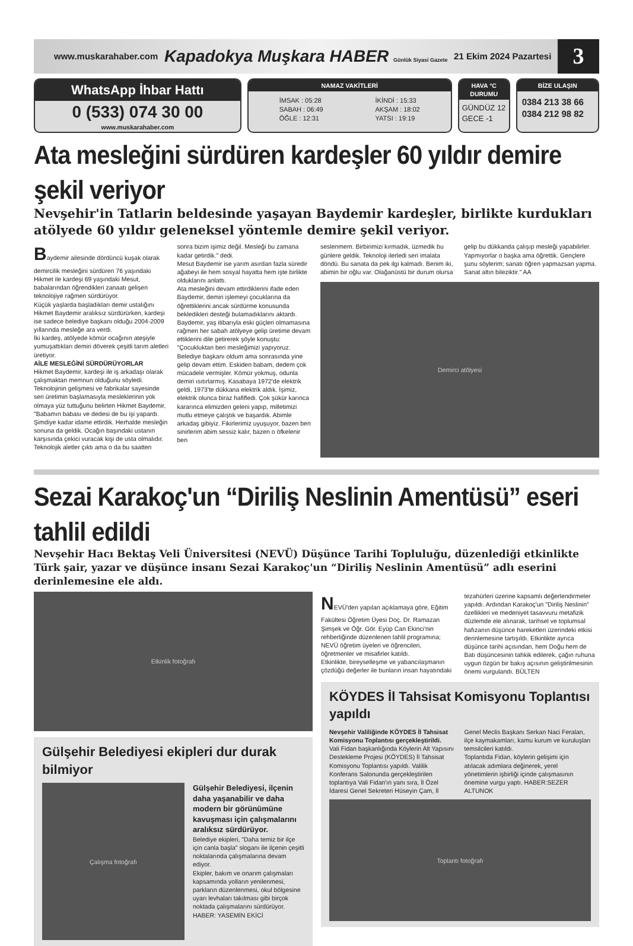www.muskarahaber.com Kapadokya Muşkara HABER Günlük Siyasi Gazete 21 Ekim 2024 Pazartesi 3
WhatsApp İhbar Hattı
0 (533) 074 30 00
www.muskarahaber.com
NAMAZ VAKİTLERİ
İMSAK : 05:28
SABAH : 06:49
ÖĞLE : 12:31
İKİNDİ : 15:33
AKŞAM : 18:02
YATSI : 19:19
HAVA °C DURUMU
GÜNDÜZ 12
GECE -1
BİZE ULAŞIN
0384 213 38 66
0384 212 98 82
Ata mesleğini sürdüren kardeşler 60 yıldır demire şekil veriyor
Nevşehir'in Tatlarin beldesinde yaşayan Baydemir kardeşler, birlikte kurdukları atölyede 60 yıldır geleneksel yöntemle demire şekil veriyor.
Baydemir ailesinde dördüncü kuşak olarak demircilik mesleğini sürdüren 76 yaşındaki Hikmet ile kardeşi 69 yaşındaki Mesut, babalarından öğrendikleri zanaatı gelişen teknolojiye rağmen sürdürüyor.
Küçük yaşlarda başladıkları demir ustalığını Hikmet Baydemir aralıksız sürdürürken, kardeşi ise sadece belediye başkanı olduğu 2004-2009 yıllarında mesleğe ara verdi.
İki kardeş, atölyede kömür ocağının ateşiyle yumuşattıkları demiri döverek çeşitli tarım aletleri üretiyor.
AİLE MESLEĞİNİ SÜRDÜRÜYORLAR
Hikmet Baydemir, kardeşi ile iş arkadaşı olarak çalışmaktan memnun olduğunu söyledi.
Teknolojinin gelişmesi ve fabrikalar sayesinde seri üretimin başlamasıyla mesleklerinin yok olmaya yüz tuttuğunu belirten Hikmet Baydemir, "Babamın babası ve dedesi de bu işi yapardı. Şimdiye kadar idame ettirdik. Herhalde mesleğin sonuna da geldik. Ocağın başındaki ustanın karşısında çekici vuracak kişi de usta olmalıdır. Teknolojik aletler çıktı ama o da bu saatten sonra bizim işimiz değil. Mesleği bu zamana kadar getirdik." dedi.
Mesut Baydemir ise yarım asırdan fazla süredir ağabeyi ile hem sosyal hayatta hem işte birlikte olduklarını anlattı.
Ata mesleğini devam ettirdiklerini ifade eden Baydemir, demiri işlemeyi çocuklarına da öğrettiklerini ancak sürdürme konusunda bekledikleri desteği bulamadıklarını aktardı.
Baydemir, yaş itibarıyla eski güçleri olmamasına rağmen her sabah atölyeye gelip üretime devam ettiklerini dile getirerek şöyle konuştu:
"Çocukluktan beri mesleğimizi yapıyoruz. Belediye başkanı oldum ama sonrasında yine gelip devam ettim. Eskiden babam, dedem çok mücadele vermişler. Kömür yokmuş, odunla demiri ısıtırlarmış. Kasabaya 1972'de elektrik geldi, 1973'te dükkana elektrik aldık. İşimiz, elektrik olunca biraz hafifledi. Çok şükür karınca kararınca elimizden geleni yapıp, milletimizi mutlu etmeye çalıştık ve başardık. Abimle arkadaş gibiyiz. Fikirlerimiz uyuşuyor, bazen ben sinirlerim abim sessiz kalır, bazen o öfkelenir ben
seslenmem. Birbirimizi kırmadık, üzmedik bu günlere geldik. Teknoloji ilerledi seri imalata döndü. Bu sanata da pek ilgi kalmadı. Benim iki, abimin bir oğlu var. Olağanüstü bir durum olursa gelip bu dükkanda çalışıp mesleği yapabilirler. Yapmıyorlar o başka ama öğrettik. Gençlere şunu söylerim; sanatı öğren yapmazsan yapma. Sanat altın bileziktir." AA
Demirci atölyesi
Sezai Karakoç'un “Diriliş Neslinin Amentüsü” eseri tahlil edildi
Nevşehir Hacı Bektaş Veli Üniversitesi (NEVÜ) Düşünce Tarihi Topluluğu, düzenlediği etkinlikte Türk şair, yazar ve düşünce insanı Sezai Karakoç'un “Diriliş Neslinin Amentüsü” adlı eserini derinlemesine ele aldı.
Etkinlik fotoğrafı
Gülşehir Belediyesi ekipleri dur durak bilmiyor
Çalışma fotoğrafı
Gülşehir Belediyesi, ilçenin daha yaşanabilir ve daha modern bir görünümüne kavuşması için çalışmalarını aralıksız sürdürüyor.
Belediye ekipleri, "Daha temiz bir ilçe için canla başla" sloganı ile ilçenin çeşitli noktalarında çalışmalarına devam ediyor.
Ekipler, bakım ve onarım çalışmaları kapsamında yolların yenilenmesi, parkların düzenlenmesi, okul bölgesine uyarı levhaları takılması gibi birçok noktada çalışmalarını sürdürüyor. HABER: YASEMİN EKİCİ
NEVÜ'den yapılan açıklamaya göre, Eğitim Fakültesi Öğretim Üyesi Doç. Dr. Ramazan Şimşek ve Öğr. Gör. Eyüp Can Ekinci'nin rehberliğinde düzenlenen tahlil programına; NEVÜ öğretim üyeleri ve öğrencileri, öğretmenler ve misafirler katıldı.
Etkinlikte, bireyselleşme ve yabancılaşmanın çözdüğü değerler ile bunların insan hayatındaki tezahürleri üzerine kapsamlı değerlendirmeler yapıldı. Ardından Karakoç'un "Diriliş Neslinin" özellikleri ve medeniyet tasavvuru metafizik düzlemde ele alınarak, tarihsel ve toplumsal hafızanın düşünce hareketleri üzerindeki etkisi derinlemesine tartışıldı. Etkinlikte ayrıca düşünce tarihi açısından, hem Doğu hem de Batı düşüncesinin tahkik edilerek, çağın ruhuna uygun özgün bir bakış açısının geliştirilmesinin önemi vurgulandı. BÜLTEN
KÖYDES İl Tahsisat Komisyonu Toplantısı yapıldı
Nevşehir Valiliğinde KÖYDES İl Tahsisat Komisyonu Toplantısı gerçekleştirildi.
Vali Fidan başkanlığında Köylerin Alt Yapısını Destekleme Projesi (KÖYDES) İl Tahsisat Komisyonu Toplantısı yapıldı. Valilik Konferans Salonunda gerçekleştirilen toplantıya Vali Fidan'ın yanı sıra, İl Özel İdaresi Genel Sekreteri Hüseyin Çam, İl Genel Meclis Başkanı Serkan Naci Feralan, ilçe kaymakamları, kamu kurum ve kuruluşları temsilcileri katıldı.
Toplantıda Fidan, köylerin gelişimi için atılacak adımlara değinerek, yerel yönetimlerin işbirliği içinde çalışmasının önemine vurgu yaptı. HABER:SEZER ALTUNOK
Toplantı fotoğrafı